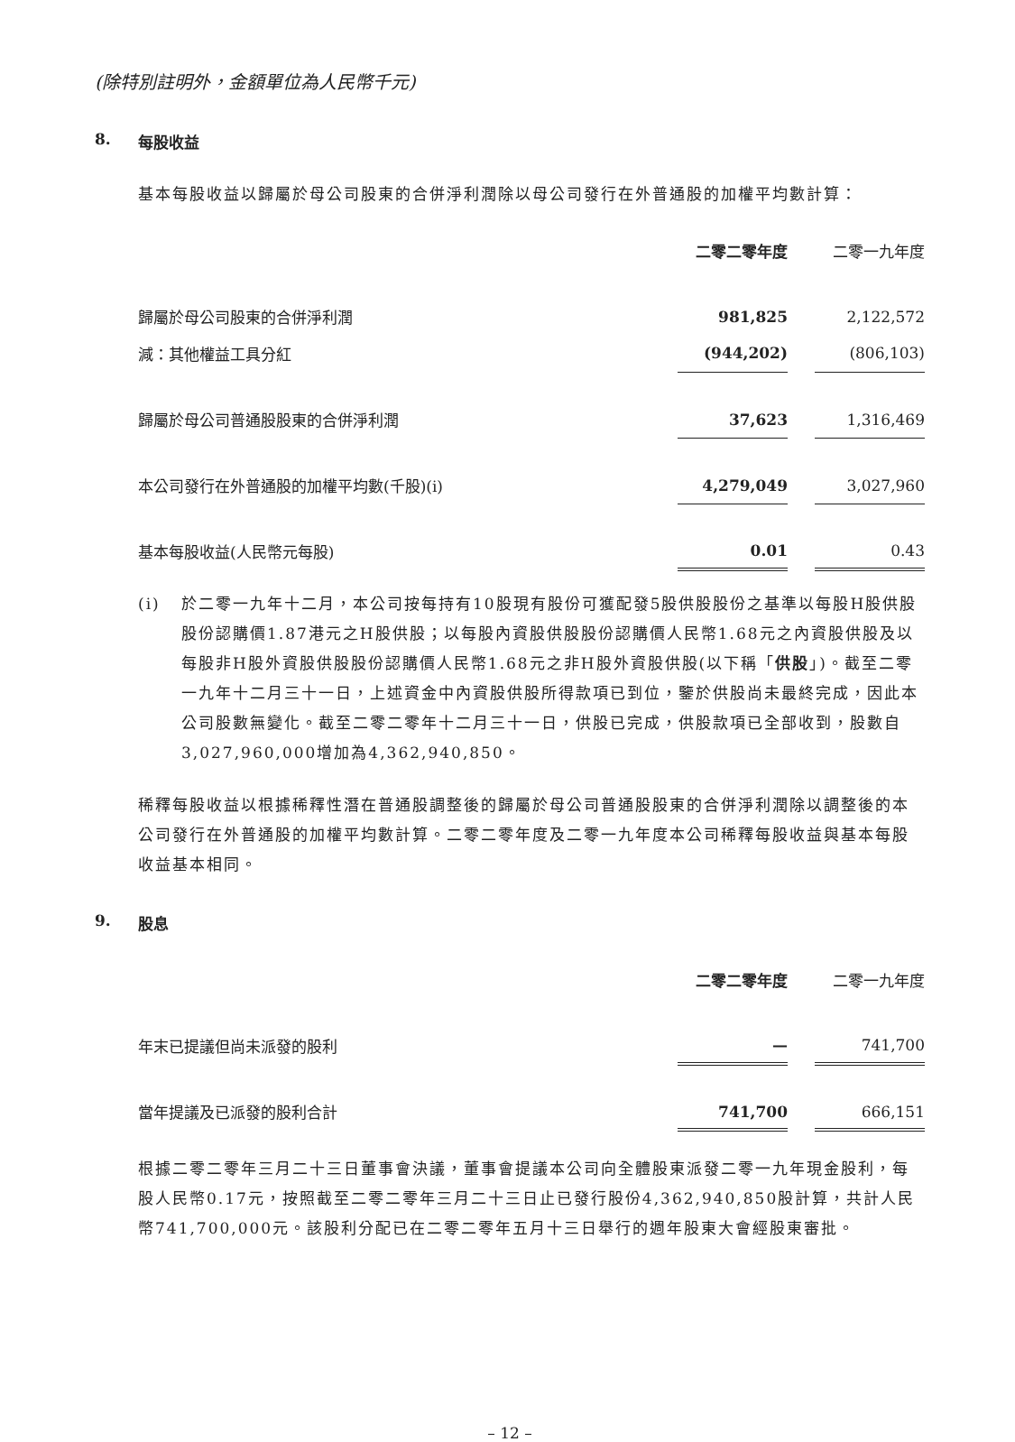(除特別註明外，金額單位為人民幣千元)
8. 每股收益
基本每股收益以歸屬於母公司股東的合併淨利潤除以母公司發行在外普通股的加權平均數計算：
| | 二零二零年度 | | 二零一九年度 |
| --- | --- | --- | --- |
| 歸屬於母公司股東的合併淨利潤 | 981,825 | | 2,122,572 |
| 減：其他權益工具分紅 | (944,202) | | (806,103) |
| 歸屬於母公司普通股股東的合併淨利潤 | 37,623 | | 1,316,469 |
| 本公司發行在外普通股的加權平均數(千股)(i) | 4,279,049 | | 3,027,960 |
| 基本每股收益(人民幣元每股) | 0.01 | | 0.43 |
(i) 於二零一九年十二月，本公司按每持有10股現有股份可獲配發5股供股股份之基準以每股H股供股股份認購價1.87港元之H股供股；以每股內資股供股股份認購價人民幣1.68元之內資股供股及以每股非H股外資股供股股份認購價人民幣1.68元之非H股外資股供股(以下稱「供股」)。截至二零一九年十二月三十一日，上述資金中內資股供股所得款項已到位，鑒於供股尚未最終完成，因此本公司股數無變化。截至二零二零年十二月三十一日，供股已完成，供股款項已全部收到，股數自3,027,960,000增加為4,362,940,850。
稀釋每股收益以根據稀釋性潛在普通股調整後的歸屬於母公司普通股股東的合併淨利潤除以調整後的本公司發行在外普通股的加權平均數計算。二零二零年度及二零一九年度本公司稀釋每股收益與基本每股收益基本相同。
9. 股息
| | 二零二零年度 | | 二零一九年度 |
| --- | --- | --- | --- |
| 年末已提議但尚未派發的股利 | — | | 741,700 |
| 當年提議及已派發的股利合計 | 741,700 | | 666,151 |
根據二零二零年三月二十三日董事會決議，董事會提議本公司向全體股東派發二零一九年現金股利，每股人民幣0.17元，按照截至二零二零年三月二十三日止已發行股份4,362,940,850股計算，共計人民幣741,700,000元。該股利分配已在二零二零年五月十三日舉行的週年股東大會經股東審批。
– 12 –